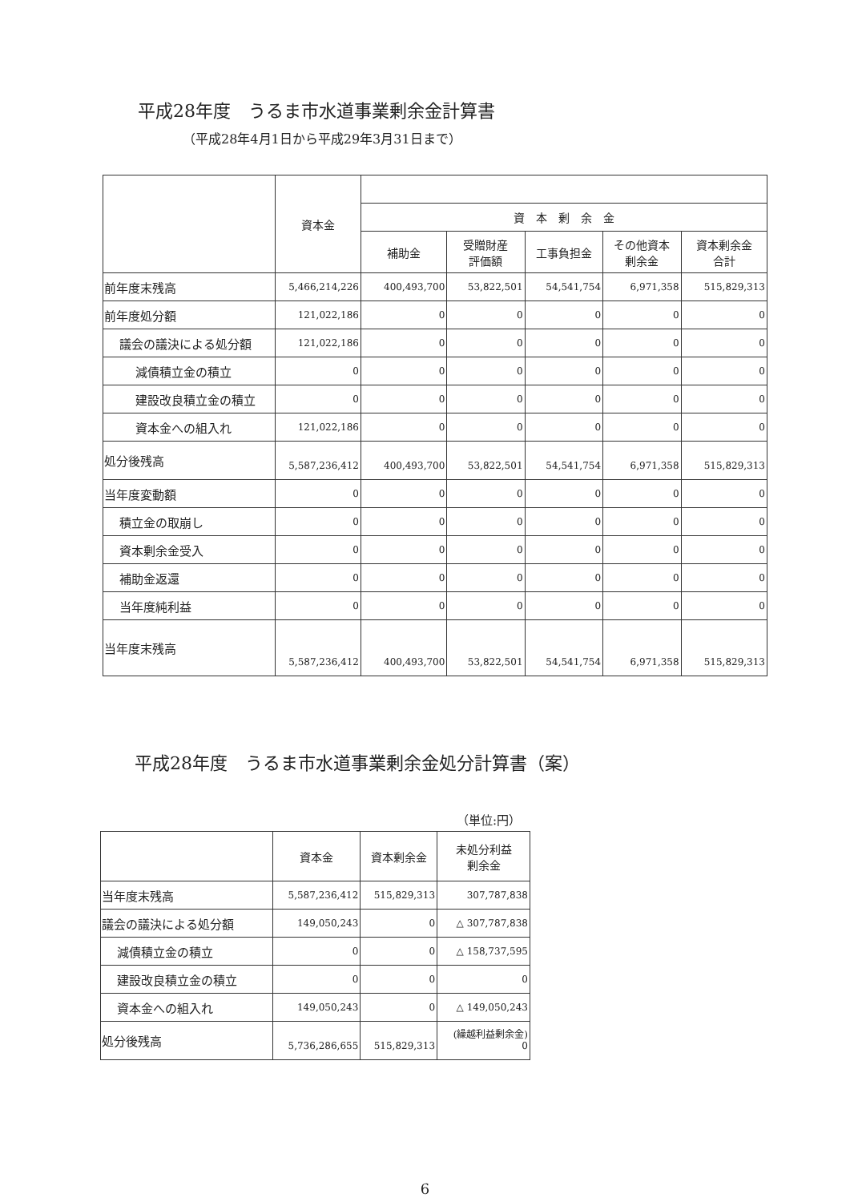平成28年度　うるま市水道事業剰余金計算書
（平成28年4月1日から平成29年3月31日まで）
| | 資本金 | | | | | |
| --- | --- | --- | --- | --- | --- | --- |
| | | 資 本 剰 余 金 | | | | |
| | | 補助金 | 受贈財産 評価額 | 工事負担金 | その他資本 剰余金 | 資本剰余金 合計 |
| 前年度末残高 | 5,466,214,226 | 400,493,700 | 53,822,501 | 54,541,754 | 6,971,358 | 515,829,313 |
| 前年度処分額 | 121,022,186 | 0 | 0 | 0 | 0 | 0 |
| 議会の議決による処分額 | 121,022,186 | 0 | 0 | 0 | 0 | 0 |
| 減債積立金の積立 | 0 | 0 | 0 | 0 | 0 | 0 |
| 建設改良積立金の積立 | 0 | 0 | 0 | 0 | 0 | 0 |
| 資本金への組入れ | 121,022,186 | 0 | 0 | 0 | 0 | 0 |
| 処分後残高 | 5,587,236,412 | 400,493,700 | 53,822,501 | 54,541,754 | 6,971,358 | 515,829,313 |
| 当年度変動額 | 0 | 0 | 0 | 0 | 0 | 0 |
| 積立金の取崩し | 0 | 0 | 0 | 0 | 0 | 0 |
| 資本剰余金受入 | 0 | 0 | 0 | 0 | 0 | 0 |
| 補助金返還 | 0 | 0 | 0 | 0 | 0 | 0 |
| 当年度純利益 | 0 | 0 | 0 | 0 | 0 | 0 |
| 当年度末残高 | 5,587,236,412 | 400,493,700 | 53,822,501 | 54,541,754 | 6,971,358 | 515,829,313 |
平成28年度　うるま市水道事業剰余金処分計算書（案）
（単位:円）
| | 資本金 | 資本剰余金 | 未処分利益 剰余金 |
| --- | --- | --- | --- |
| 当年度末残高 | 5,587,236,412 | 515,829,313 | 307,787,838 |
| 議会の議決による処分額 | 149,050,243 | 0 | △ 307,787,838 |
| 減債積立金の積立 | 0 | 0 | △ 158,737,595 |
| 建設改良積立金の積立 | 0 | 0 | 0 |
| 資本金への組入れ | 149,050,243 | 0 | △ 149,050,243 |
| 処分後残高 | 5,736,286,655 | 515,829,313 | (繰越利益剰余金) 0 |
6